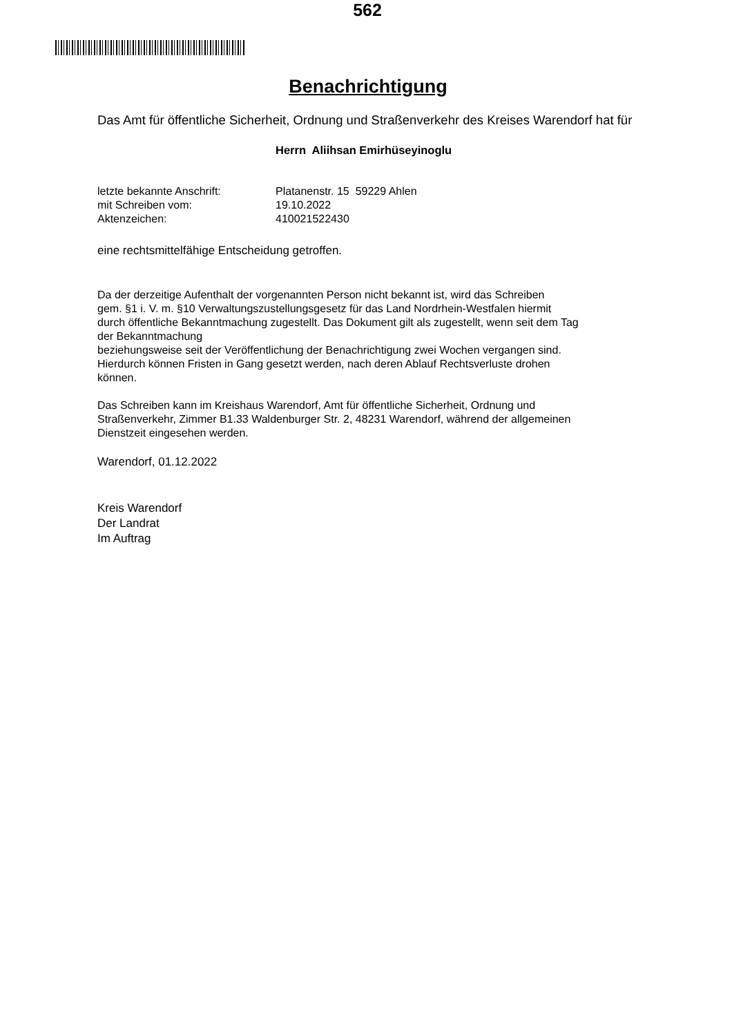562
Benachrichtigung
Das Amt für öffentliche Sicherheit, Ordnung und Straßenverkehr des Kreises Warendorf hat für
Herrn Aliihsan Emirhüseyinoglu
| letzte bekannte Anschrift: | Platanenstr. 15 59229 Ahlen |
| mit Schreiben vom: | 19.10.2022 |
| Aktenzeichen: | 410021522430 |
eine rechtsmittelfähige Entscheidung getroffen.
Da der derzeitige Aufenthalt der vorgenannten Person nicht bekannt ist, wird das Schreiben
gem. §1 i. V. m. §10 Verwaltungszustellungsgesetz für das Land Nordrhein-Westfalen hiermit
durch öffentliche Bekanntmachung zugestellt. Das Dokument gilt als zugestellt, wenn seit dem Tag
der Bekanntmachung
beziehungsweise seit der Veröffentlichung der Benachrichtigung zwei Wochen vergangen sind.
Hierdurch können Fristen in Gang gesetzt werden, nach deren Ablauf Rechtsverluste drohen
können.
Das Schreiben kann im Kreishaus Warendorf, Amt für öffentliche Sicherheit, Ordnung und
Straßenverkehr, Zimmer B1.33 Waldenburger Str. 2, 48231 Warendorf, während der allgemeinen
Dienstzeit eingesehen werden.
Warendorf, 01.12.2022
Kreis Warendorf
Der Landrat
Im Auftrag